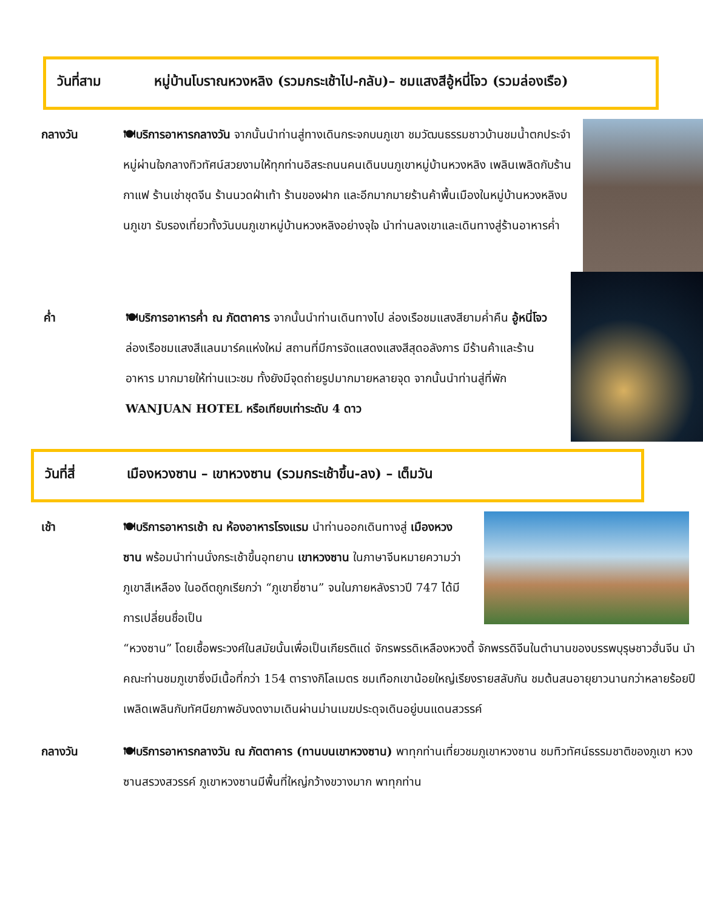วันที่สาม หมู่บ้านโบราณหวงหลิง (รวมกระเช้าไป-กลับ)– ชมแสงสีอู้หนี่โจว (รวมล่องเรือ)
กลางวัน 🍽บริการอาหารกลางวัน จากนั้นนำท่านสู่ทางเดินกระจกบนภูเขา ชมวัฒนธรรมชาวบ้านชมน้ำตกประจำหมู่ผ่านใจกลางทิวทัศน์สวยงามให้ทุกท่านอิสระถนนคนเดินบนภูเขาหมู่บ้านหวงหลิง เพลินเพลิดกับร้านกาแฟ ร้านเช่าชุดจีน ร้านนวดฝ่าเท้า ร้านของฝาก และอีกมากมายร้านค้าพื้นเมืองในหมู่บ้านหวงหลิงบนภูเขา รับรองเที่ยวทั้งวันบนภูเขาหมู่บ้านหวงหลิงอย่างจุใจ นำท่านลงเขาและเดินทางสู่ร้านอาหารค่ำ
ค่ำ 🍽บริการอาหารค่ำ ณ ภัตตาคาร จากนั้นนำท่านเดินทางไป ล่องเรือชมแสงสียามค่ำคืน อู้หนี่โจว ล่องเรือชมแสงสีแลนมาร์คแห่งใหม่ สถานที่มีการจัดแสดงแสงสีสุดอลังการ มีร้านค้าและร้านอาหาร มากมายให้ท่านแวะชม ทั้งยังมีจุดถ่ายรูปมากมายหลายจุด จากนั้นนำท่านสู่ที่พัก WANJUAN HOTEL หรือเทียบเท่าระดับ 4 ดาว
วันที่สี่ เมืองหวงซาน – เขาหวงซาน (รวมกระเช้าขึ้น-ลง) – เต็มวัน
เช้า 🍽บริการอาหารเช้า ณ ห้องอาหารโรงแรม นำท่านออกเดินทางสู่ เมืองหวงซาน พร้อมนำท่านนั่งกระเช้าขึ้นอุทยาน เขาหวงซาน ในภาษาจีนหมายความว่า ภูเขาสีเหลือง ในอดีตถูกเรียกว่า “ภูเขายี่ซาน” จนในภายหลังราวปี 747 ได้มีการเปลี่ยนชื่อเป็น
“หวงซาน” โดยเชื้อพระวงศ์ในสมัยนั้นเพื่อเป็นเกียรติแด่ จักรพรรดิเหลืองหวงตี้ จักพรรดิจีนในตำนานของบรรพบุรุษชาวฮั่นจีน นำคณะท่านชมภูเขาซึ่งมีเนื้อที่กว่า 154 ตารางกิโลเมตร ชมเทือกเขาน้อยใหญ่เรียงรายสลับกัน ชมต้นสนอายุยาวนานกว่าหลายร้อยปี เพลิดเพลินกับทัศนียภาพอันงดงามเดินผ่านม่านเมฆประดุจเดินอยู่บนแดนสวรรค์
กลางวัน 🍽บริการอาหารกลางวัน ณ ภัตตาคาร (ทานบนเขาหวงซาน) พาทุกท่านเที่ยวชมภูเขาหวงซาน ชมทิวทัศน์ธรรมชาติของภูเขา หวงซานสรวงสวรรค์ ภูเขาหวงซานมีพื้นที่ใหญ่กว้างขวางมาก พาทุกท่าน